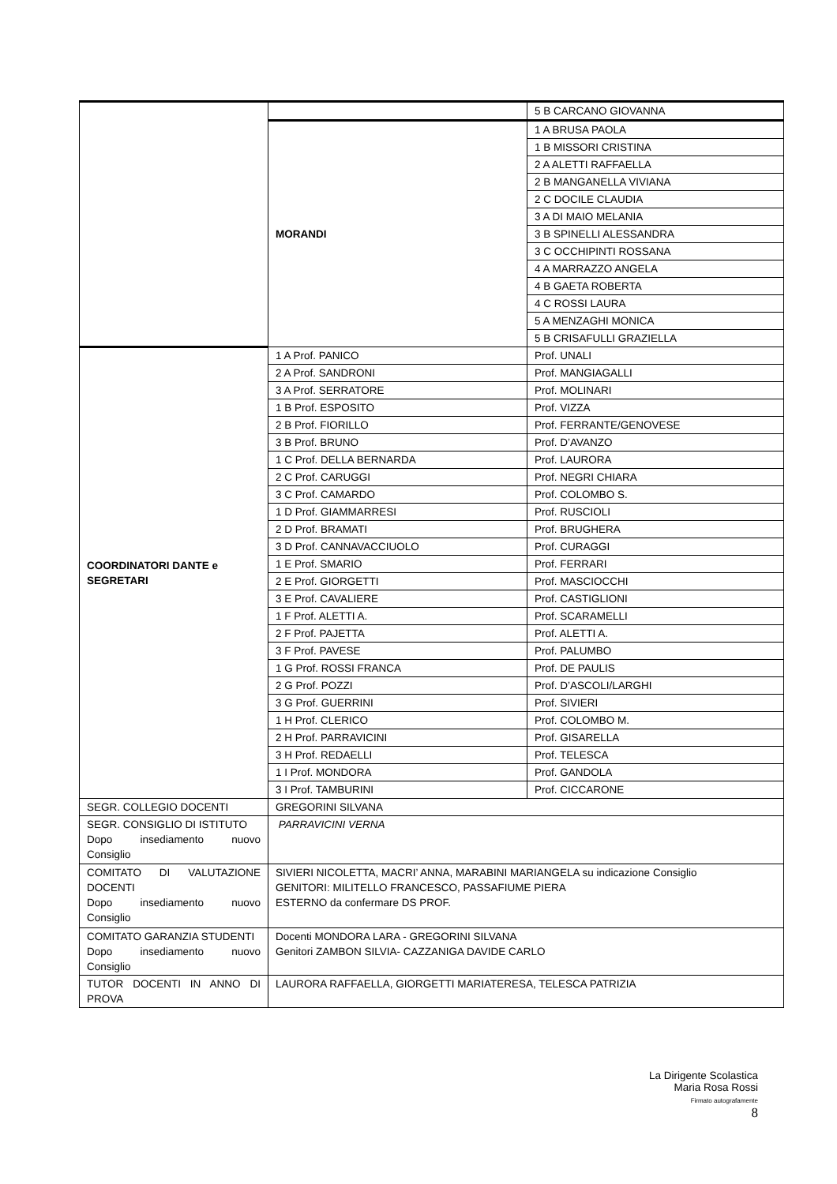| | | 5 B CARCANO GIOVANNA |
| | MORANDI | 1 A BRUSA PAOLA |
| | | 1 B MISSORI CRISTINA |
| | | 2 A ALETTI RAFFAELLA |
| | | 2 B MANGANELLA VIVIANA |
| | | 2 C DOCILE CLAUDIA |
| | | 3 A DI MAIO MELANIA |
| | | 3 B SPINELLI ALESSANDRA |
| | | 3 C OCCHIPINTI ROSSANA |
| | | 4 A MARRAZZO ANGELA |
| | | 4 B GAETA ROBERTA |
| | | 4 C ROSSI LAURA |
| | | 5 A MENZAGHI MONICA |
| | | 5 B CRISAFULLI GRAZIELLA |
| COORDINATORI DANTE e SEGRETARI | 1 A Prof. PANICO | Prof. UNALI |
| | 2 A Prof. SANDRONI | Prof. MANGIAGALLI |
| | 3 A Prof. SERRATORE | Prof. MOLINARI |
| | 1 B Prof. ESPOSITO | Prof. VIZZA |
| | 2 B Prof. FIORILLO | Prof. FERRANTE/GENOVESE |
| | 3 B Prof. BRUNO | Prof. D’AVANZO |
| | 1 C Prof. DELLA BERNARDA | Prof. LAURORA |
| | 2 C Prof. CARUGGI | Prof. NEGRI CHIARA |
| | 3 C Prof. CAMARDO | Prof. COLOMBO S. |
| | 1 D Prof. GIAMMARRESI | Prof. RUSCIOLI |
| | 2 D Prof. BRAMATI | Prof. BRUGHERA |
| | 3 D Prof. CANNAVACCIUOLO | Prof. CURAGGI |
| | 1 E Prof. SMARIO | Prof. FERRARI |
| | 2 E Prof. GIORGETTI | Prof. MASCIOCCHI |
| | 3 E Prof. CAVALIERE | Prof. CASTIGLIONI |
| | 1 F Prof. ALETTI A. | Prof. SCARAMELLI |
| | 2 F Prof. PAJETTA | Prof. ALETTI A. |
| | 3 F Prof. PAVESE | Prof. PALUMBO |
| | 1 G Prof. ROSSI FRANCA | Prof. DE PAULIS |
| | 2 G Prof. POZZI | Prof. D’ASCOLI/LARGHI |
| | 3 G Prof. GUERRINI | Prof. SIVIERI |
| | 1 H Prof. CLERICO | Prof. COLOMBO M. |
| | 2 H Prof. PARRAVICINI | Prof. GISARELLA |
| | 3 H Prof. REDAELLI | Prof. TELESCA |
| | 1 I Prof. MONDORA | Prof. GANDOLA |
| | 3 I Prof. TAMBURINI | Prof. CICCARONE |
| SEGR. COLLEGIO DOCENTI | GREGORINI SILVANA | |
| SEGR. CONSIGLIO DI ISTITUTO Dopo insediamento nuovo Consiglio | PARRAVICINI VERNA | |
| COMITATO DI VALUTAZIONE DOCENTI Dopo insediamento nuovo Consiglio | SIVIERI NICOLETTA, MACRI’ ANNA, MARABINI MARIANGELA su indicazione Consiglio GENITORI: MILITELLO FRANCESCO, PASSAFIUME PIERA ESTERNO da confermare DS PROF. | |
| COMITATO GARANZIA STUDENTI Dopo insediamento nuovo Consiglio | Docenti MONDORA LARA - GREGORINI SILVANA Genitori ZAMBON SILVIA- CAZZANIGA DAVIDE CARLO | |
| TUTOR DOCENTI IN ANNO DI PROVA | LAURORA RAFFAELLA, GIORGETTI MARIATERESA, TELESCA PATRIZIA | |
La Dirigente Scolastica
Maria Rosa Rossi
Firmato autografamente
8